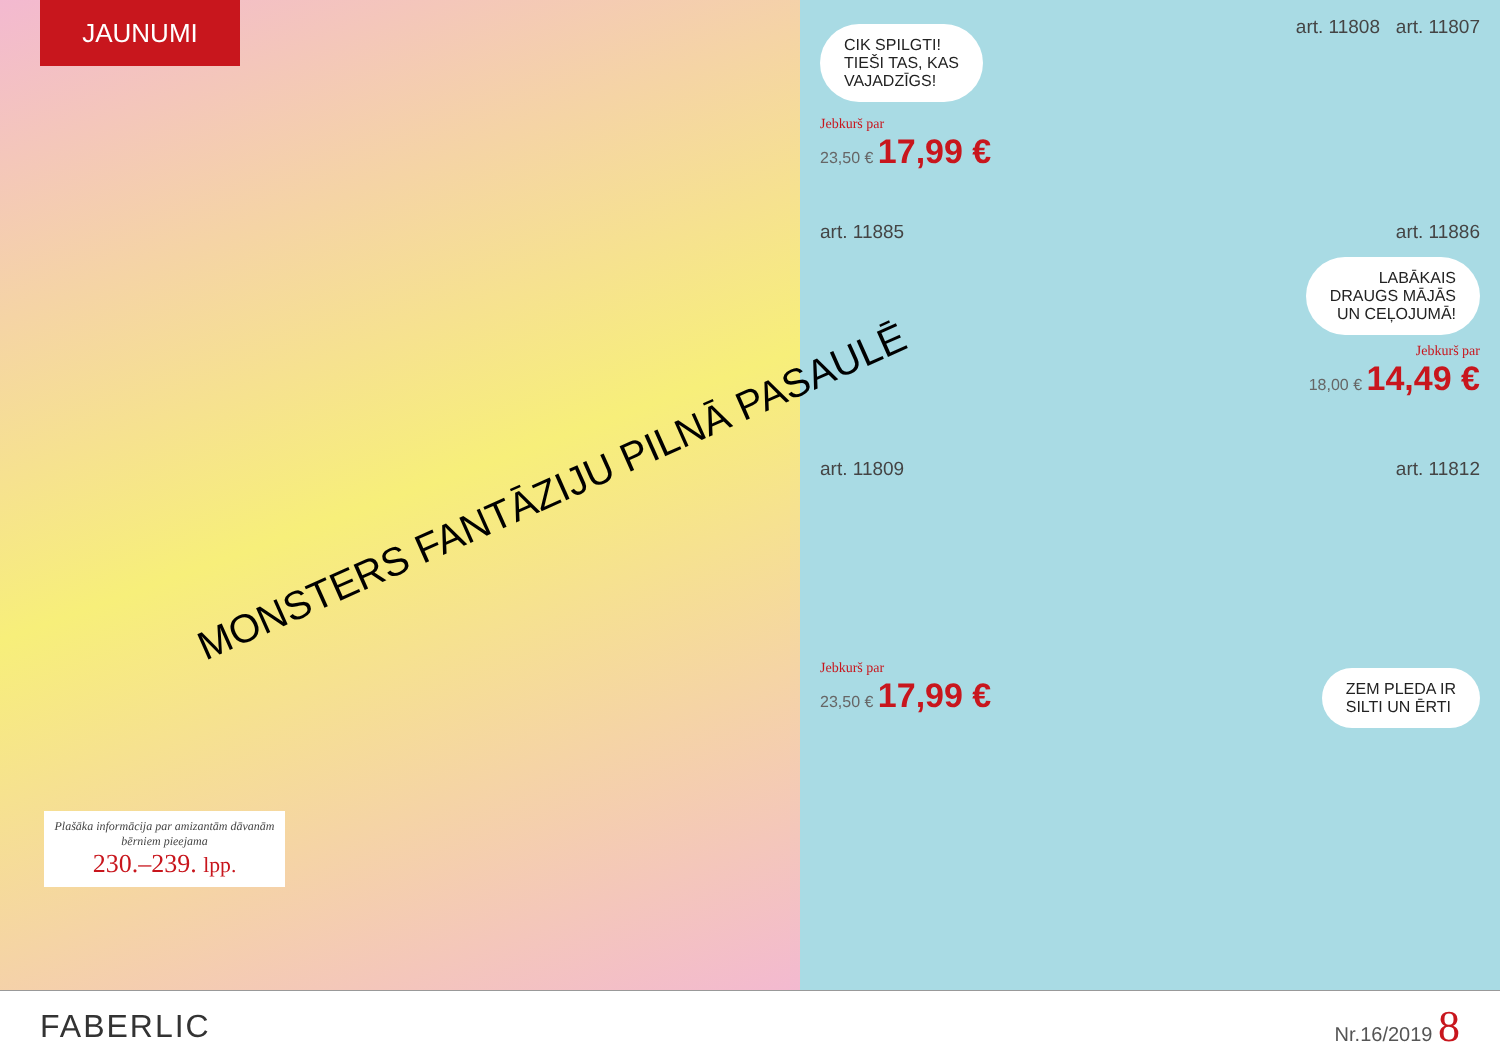JAUNUMI
MONSTERS FANTĀZIJU PILNĀ PASAULĒ
Plašāka informācija par amizantām dāvanām bērniem pieejama
230.–239. lpp.
CIK SPILGTI!
TIEŠI TAS, KAS
VAJADZĪGS!
art. 11808 art. 11807
Jebkurš par
23,50 € 17,99 €
art. 11885 art. 11886
LABĀKAIS
DRAUGS MĀJĀS
UN CEĻOJUMĀ!
Jebkurš par
18,00 € 14,49 €
art. 11809 art. 11812
Jebkurš par
23,50 € 17,99 €
ZEM PLEDA IR
SILTI UN ĒRTI
FABERLIC
Nr.16/2019 8